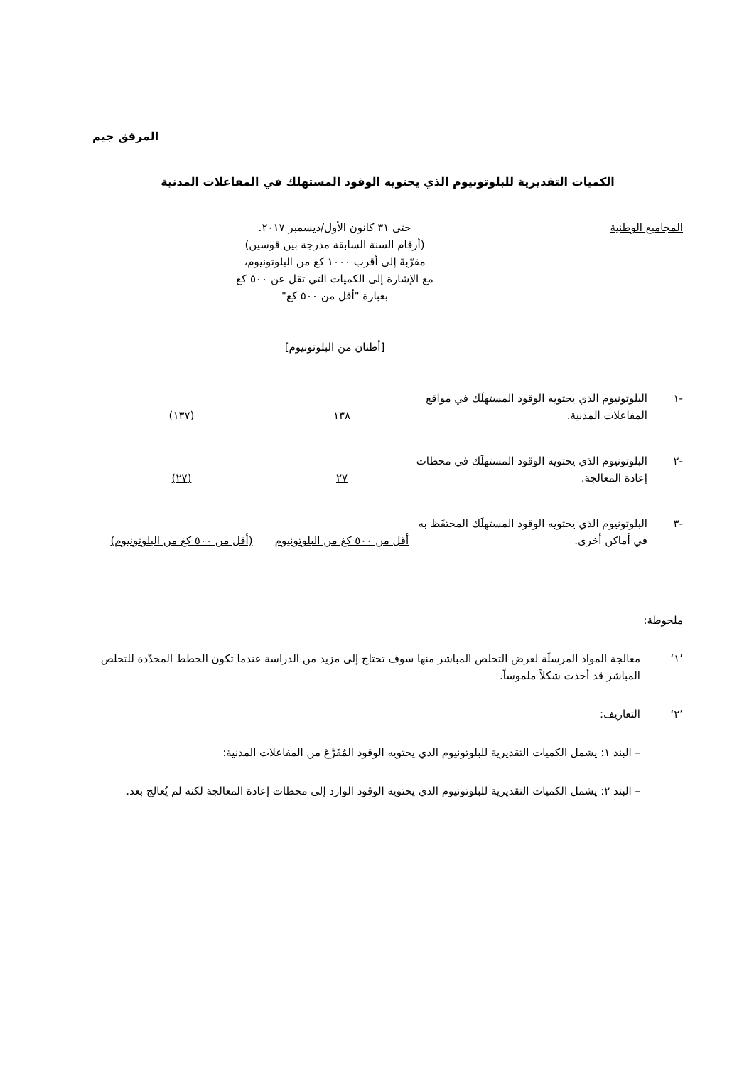المرفق جيم
الكميات التقديرية للبلوتونيوم الذي يحتويه الوقود المستهلك في المفاعلات المدنية
| المجاميع الوطنية | حتى ٣١ كانون الأول/ديسمبر ٢٠١٧. (أرقام السنة السابقة مدرجة بين قوسين) مقرّبةً إلى أقرب ١٠٠٠ كغ من البلوتونيوم، مع الإشارة إلى الكميات التي تقل عن ٥٠٠ كغ بعبارة "أقل من ٥٠٠ كغ" [أطنان من البلوتونيوم] | |
| -١ | البلوتونيوم الذي يحتويه الوقود المستهلَك في مواقع المفاعلات المدنية. | ١٣٨ | (١٣٧) |
| -٢ | البلوتونيوم الذي يحتويه الوقود المستهلَك في محطات إعادة المعالجة. | ٢٧ | (٢٧) |
| -٣ | البلوتونيوم الذي يحتويه الوقود المستهلَك المحتفَظ به في أماكن أخرى. | أقل من ٥٠٠ كغ من البلوتونيوم | (أقل من ٥٠٠ كغ من البلوتونيوم) |
ملحوظة:
’١‘معالجة المواد المرسلَة لغرض التخلص المباشر منها سوف تحتاج إلى مزيد من الدراسة عندما تكون الخطط المحدّدة للتخلص المباشر قد أخذت شكلاً ملموساً.
’٢‘التعاريف:
– البند ١: يشمل الكميات التقديرية للبلوتونيوم الذي يحتويه الوقود المُفَرَّغ من المفاعلات المدنية؛
– البند ٢: يشمل الكميات التقديرية للبلوتونيوم الذي يحتويه الوقود الوارد إلى محطات إعادة المعالجة لكنه لم يُعالج بعد.